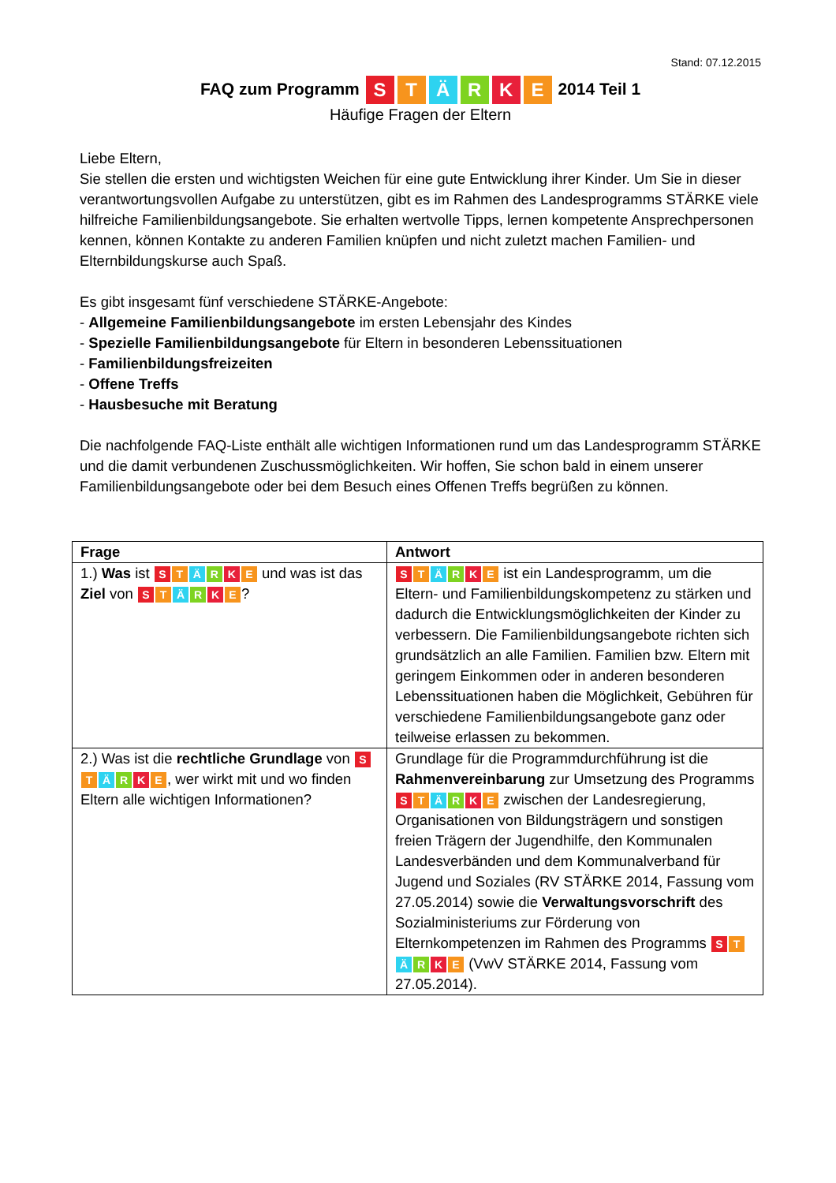Stand: 07.12.2015
FAQ zum Programm S T Ä R K E 2014 Teil 1
Häufige Fragen der Eltern
Liebe Eltern,
Sie stellen die ersten und wichtigsten Weichen für eine gute Entwicklung ihrer Kinder. Um Sie in dieser verantwortungsvollen Aufgabe zu unterstützen, gibt es im Rahmen des Landesprogramms STÄRKE viele hilfreiche Familienbildungsangebote. Sie erhalten wertvolle Tipps, lernen kompetente Ansprechpersonen kennen, können Kontakte zu anderen Familien knüpfen und nicht zuletzt machen Familien- und Elternbildungskurse auch Spaß.
Es gibt insgesamt fünf verschiedene STÄRKE-Angebote:
- Allgemeine Familienbildungsangebote im ersten Lebensjahr des Kindes
- Spezielle Familienbildungsangebote für Eltern in besonderen Lebenssituationen
- Familienbildungsfreizeiten
- Offene Treffs
- Hausbesuche mit Beratung
Die nachfolgende FAQ-Liste enthält alle wichtigen Informationen rund um das Landesprogramm STÄRKE und die damit verbundenen Zuschussmöglichkeiten. Wir hoffen, Sie schon bald in einem unserer Familienbildungsangebote oder bei dem Besuch eines Offenen Treffs begrüßen zu können.
| Frage | Antwort |
| --- | --- |
| 1.) Was ist S T Ä R K E und was ist das Ziel von S T Ä R K E ? | S T Ä R K E ist ein Landesprogramm, um die Eltern- und Familienbildungskompetenz zu stärken und dadurch die Entwicklungsmöglichkeiten der Kinder zu verbessern. Die Familienbildungsangebote richten sich grundsätzlich an alle Familien. Familien bzw. Eltern mit geringem Einkommen oder in anderen besonderen Lebenssituationen haben die Möglichkeit, Gebühren für verschiedene Familienbildungsangebote ganz oder teilweise erlassen zu bekommen. |
| 2.) Was ist die rechtliche Grundlage von S T Ä R K E , wer wirkt mit und wo finden Eltern alle wichtigen Informationen? | Grundlage für die Programmdurchführung ist die Rahmenvereinbarung zur Umsetzung des Programms S T Ä R K E zwischen der Landesregierung, Organisationen von Bildungsträgern und sonstigen freien Trägern der Jugendhilfe, den Kommunalen Landesverbänden und dem Kommunalverband für Jugend und Soziales (RV STÄRKE 2014, Fassung vom 27.05.2014) sowie die Verwaltungsvorschrift des Sozialministeriums zur Förderung von Elternkompetenzen im Rahmen des Programms S T Ä R K E (VwV STÄRKE 2014, Fassung vom 27.05.2014). |